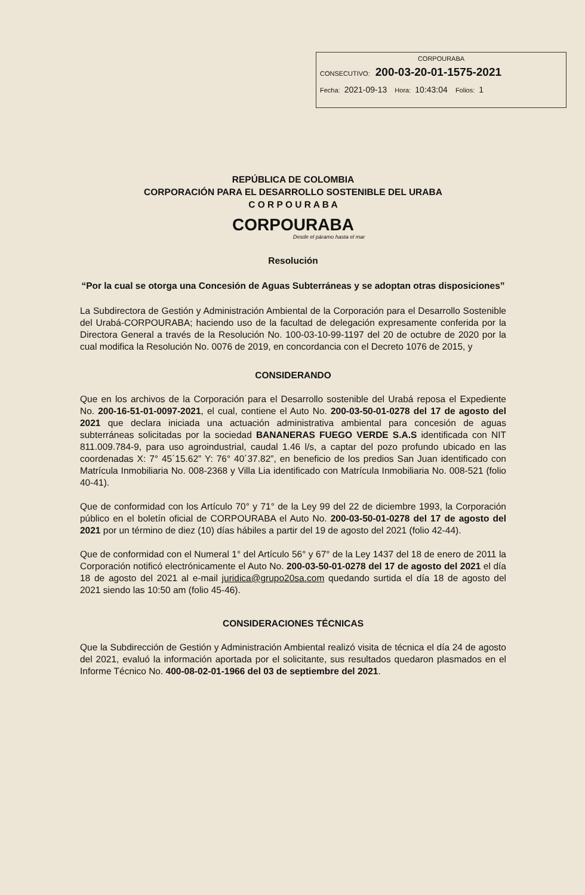CORPOURABA
CONSECUTIVO: 200-03-20-01-1575-2021
Fecha: 2021-09-13 Hora: 10:43:04 Folios: 1
REPÚBLICA DE COLOMBIA
CORPORACIÓN PARA EL DESARROLLO SOSTENIBLE DEL URABA
C O R P O U R A B A
CORPOURABA
Desde el páramo hasta el mar
Resolución
“Por la cual se otorga una Concesión de Aguas Subterráneas y se adoptan otras disposiciones”
La Subdirectora de Gestión y Administración Ambiental de la Corporación para el Desarrollo Sostenible del Urabá-CORPOURABA; haciendo uso de la facultad de delegación expresamente conferida por la Directora General a través de la Resolución No. 100-03-10-99-1197 del 20 de octubre de 2020 por la cual modifica la Resolución No. 0076 de 2019, en concordancia con el Decreto 1076 de 2015, y
CONSIDERANDO
Que en los archivos de la Corporación para el Desarrollo sostenible del Urabá reposa el Expediente No. 200-16-51-01-0097-2021, el cual, contiene el Auto No. 200-03-50-01-0278 del 17 de agosto del 2021 que declara iniciada una actuación administrativa ambiental para concesión de aguas subterráneas solicitadas por la sociedad BANANERAS FUEGO VERDE S.A.S identificada con NIT 811.009.784-9, para uso agroindustrial, caudal 1.46 l/s, a captar del pozo profundo ubicado en las coordenadas X: 7° 45´15.62” Y: 76° 40´37.82”, en beneficio de los predios San Juan identificado con Matrícula Inmobiliaria No. 008-2368 y Villa Lia identificado con Matrícula Inmobiliaria No. 008-521 (folio 40-41).
Que de conformidad con los Artículo 70° y 71° de la Ley 99 del 22 de diciembre 1993, la Corporación público en el boletín oficial de CORPOURABA el Auto No. 200-03-50-01-0278 del 17 de agosto del 2021 por un término de diez (10) días hábiles a partir del 19 de agosto del 2021 (folio 42-44).
Que de conformidad con el Numeral 1° del Artículo 56° y 67° de la Ley 1437 del 18 de enero de 2011 la Corporación notificó electrónicamente el Auto No. 200-03-50-01-0278 del 17 de agosto del 2021 el día 18 de agosto del 2021 al e-mail juridica@grupo20sa.com quedando surtida el día 18 de agosto del 2021 siendo las 10:50 am (folio 45-46).
CONSIDERACIONES TÉCNICAS
Que la Subdirección de Gestión y Administración Ambiental realizó visita de técnica el día 24 de agosto del 2021, evaluó la información aportada por el solicitante, sus resultados quedaron plasmados en el Informe Técnico No. 400-08-02-01-1966 del 03 de septiembre del 2021.